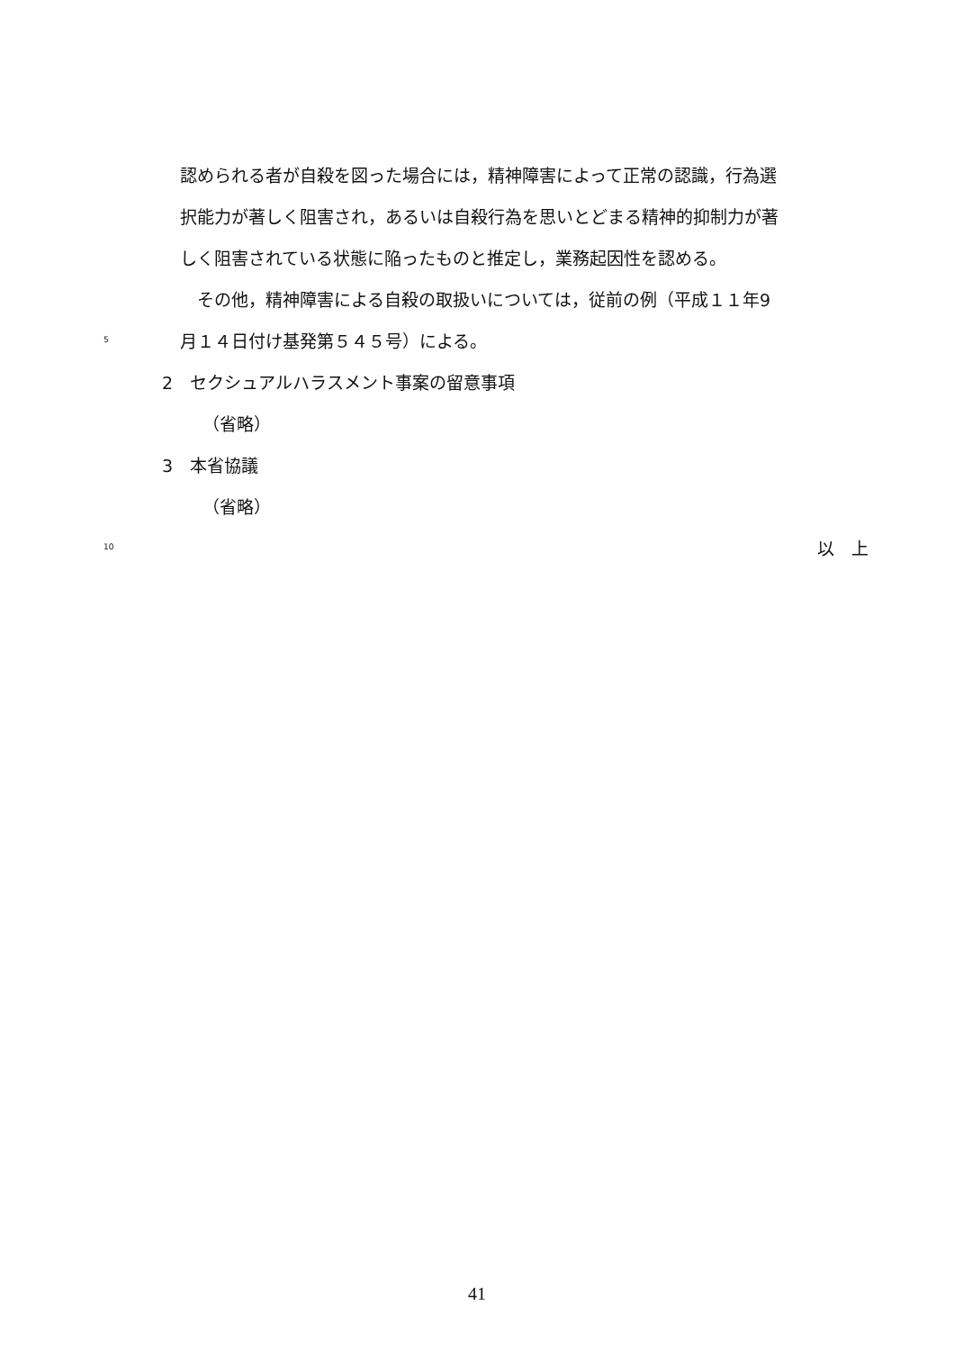認められる者が自殺を図った場合には，精神障害によって正常の認識，行為選
択能力が著しく阻害され，あるいは自殺行為を思いとどまる精神的抑制力が著
しく阻害されている状態に陥ったものと推定し，業務起因性を認める。
　その他，精神障害による自殺の取扱いについては，従前の例（平成１１年9
5 月１４日付け基発第５４５号）による。
2　セクシュアルハラスメント事案の留意事項
（省略）
3　本省協議
（省略）
10 以　上
41